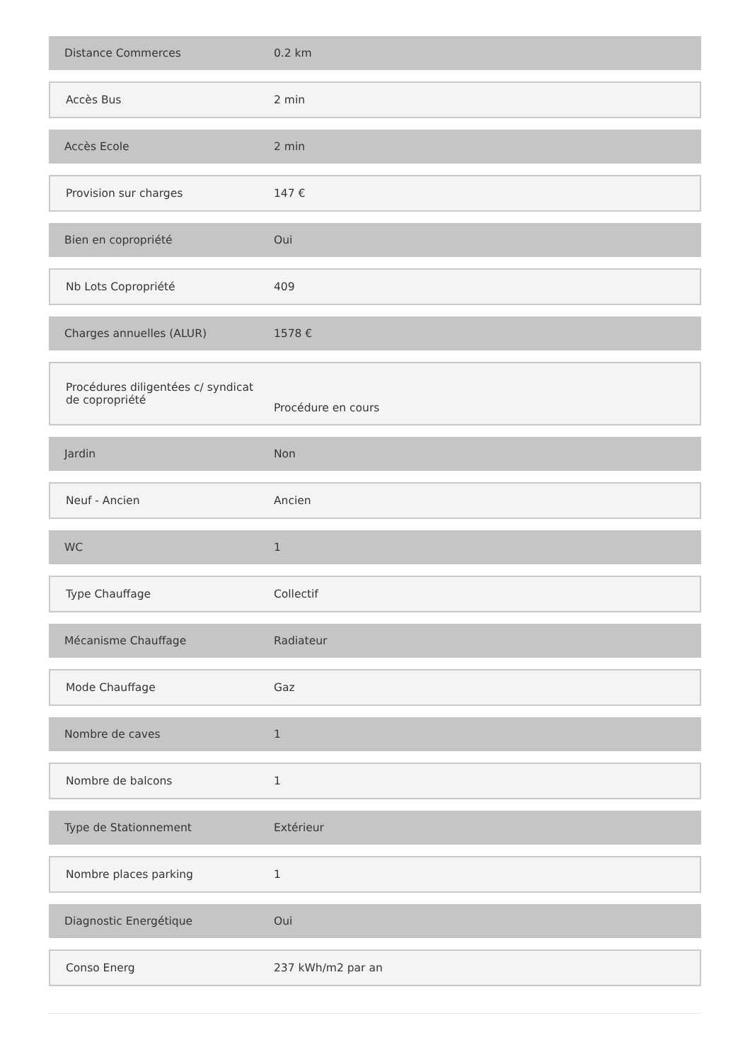| Distance Commerces | 0.2 km |
| Accès Bus | 2 min |
| Accès Ecole | 2 min |
| Provision sur charges | 147 € |
| Bien en copropriété | Oui |
| Nb Lots Copropriété | 409 |
| Charges annuelles (ALUR) | 1578 € |
| Procédures diligentées c/ syndicat de copropriété | Procédure en cours |
| Jardin | Non |
| Neuf - Ancien | Ancien |
| WC | 1 |
| Type Chauffage | Collectif |
| Mécanisme Chauffage | Radiateur |
| Mode Chauffage | Gaz |
| Nombre de caves | 1 |
| Nombre de balcons | 1 |
| Type de Stationnement | Extérieur |
| Nombre places parking | 1 |
| Diagnostic Energétique | Oui |
| Conso Energ | 237 kWh/m2 par an |